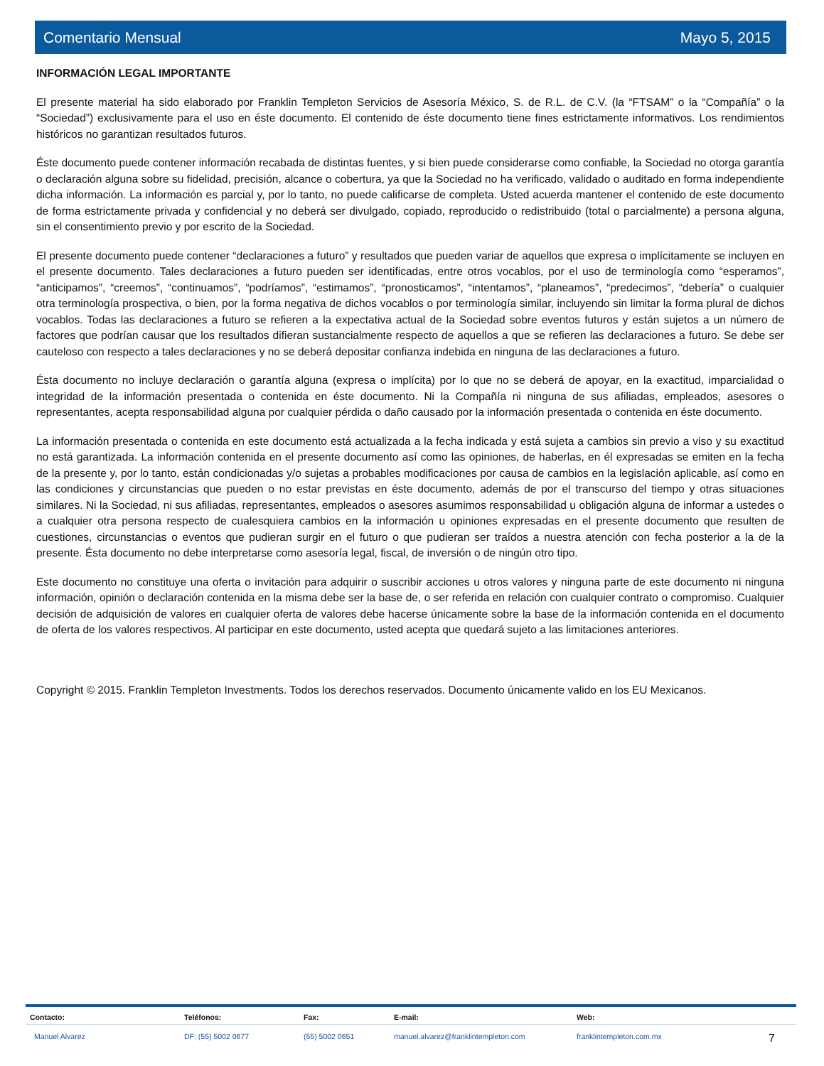Comentario Mensual Mayo 5, 2015
INFORMACIÓN LEGAL IMPORTANTE
El presente material ha sido elaborado por Franklin Templeton Servicios de Asesoría México, S. de R.L. de C.V. (la “FTSAM” o la “Compañía” o la “Sociedad”) exclusivamente para el uso en éste documento. El contenido de éste documento tiene fines estrictamente informativos. Los rendimientos históricos no garantizan resultados futuros.
Éste documento puede contener información recabada de distintas fuentes, y si bien puede considerarse como confiable, la Sociedad no otorga garantía o declaración alguna sobre su fidelidad, precisión, alcance o cobertura, ya que la Sociedad no ha verificado, validado o auditado en forma independiente dicha información. La información es parcial y, por lo tanto, no puede calificarse de completa. Usted acuerda mantener el contenido de este documento de forma estrictamente privada y confidencial y no deberá ser divulgado, copiado, reproducido o redistribuido (total o parcialmente) a persona alguna, sin el consentimiento previo y por escrito de la Sociedad.
El presente documento puede contener “declaraciones a futuro” y resultados que pueden variar de aquellos que expresa o implícitamente se incluyen en el presente documento. Tales declaraciones a futuro pueden ser identificadas, entre otros vocablos, por el uso de terminología como “esperamos”, “anticipamos”, “creemos”, “continuamos”, “podríamos”, “estimamos”, “pronosticamos”, “intentamos”, “planeamos”, “predecimos”, “debería” o cualquier otra terminología prospectiva, o bien, por la forma negativa de dichos vocablos o por terminología similar, incluyendo sin limitar la forma plural de dichos vocablos. Todas las declaraciones a futuro se refieren a la expectativa actual de la Sociedad sobre eventos futuros y están sujetos a un número de factores que podrían causar que los resultados difieran sustancialmente respecto de aquellos a que se refieren las declaraciones a futuro. Se debe ser cauteloso con respecto a tales declaraciones y no se deberá depositar confianza indebida en ninguna de las declaraciones a futuro.
Ésta documento no incluye declaración o garantía alguna (expresa o implícita) por lo que no se deberá de apoyar, en la exactitud, imparcialidad o integridad de la información presentada o contenida en éste documento. Ni la Compañía ni ninguna de sus afiliadas, empleados, asesores o representantes, acepta responsabilidad alguna por cualquier pérdida o daño causado por la información presentada o contenida en éste documento.
La información presentada o contenida en este documento está actualizada a la fecha indicada y está sujeta a cambios sin previo a viso y su exactitud no está garantizada. La información contenida en el presente documento así como las opiniones, de haberlas, en él expresadas se emiten en la fecha de la presente y, por lo tanto, están condicionadas y/o sujetas a probables modificaciones por causa de cambios en la legislación aplicable, así como en las condiciones y circunstancias que pueden o no estar previstas en éste documento, además de por el transcurso del tiempo y otras situaciones similares. Ni la Sociedad, ni sus afiliadas, representantes, empleados o asesores asumimos responsabilidad u obligación alguna de informar a ustedes o a cualquier otra persona respecto de cualesquiera cambios en la información u opiniones expresadas en el presente documento que resulten de cuestiones, circunstancias o eventos que pudieran surgir en el futuro o que pudieran ser traídos a nuestra atención con fecha posterior a la de la presente. Ésta documento no debe interpretarse como asesoría legal, fiscal, de inversión o de ningún otro tipo.
Este documento no constituye una oferta o invitación para adquirir o suscribir acciones u otros valores y ninguna parte de este documento ni ninguna información, opinión o declaración contenida en la misma debe ser la base de, o ser referida en relación con cualquier contrato o compromiso. Cualquier decisión de adquisición de valores en cualquier oferta de valores debe hacerse únicamente sobre la base de la información contenida en el documento de oferta de los valores respectivos. Al participar en este documento, usted acepta que quedará sujeto a las limitaciones anteriores.
Copyright © 2015. Franklin Templeton Investments. Todos los derechos reservados. Documento únicamente valido en los EU Mexicanos.
Contacto: Teléfonos: Fax: E-mail: Web:
Manuel Alvarez DF: (55) 5002 0677 (55) 5002 0651 manuel.alvarez@franklintempleton.com franklintempleton.com.mx
7